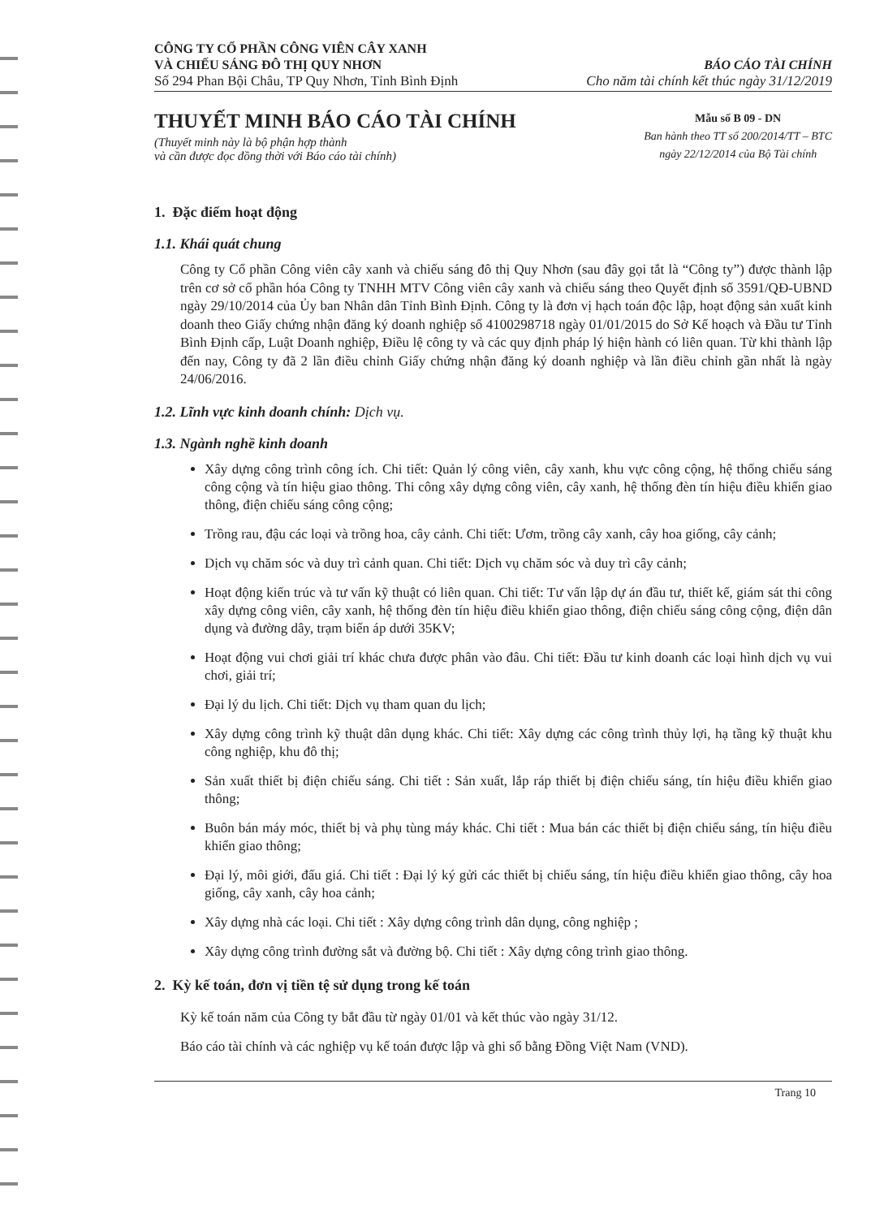CÔNG TY CỔ PHẦN CÔNG VIÊN CÂY XANH
VÀ CHIẾU SÁNG ĐÔ THỊ QUY NHƠN
Số 294 Phan Bội Châu, TP Quy Nhơn, Tỉnh Bình Định
BÁO CÁO TÀI CHÍNH
Cho năm tài chính kết thúc ngày 31/12/2019
THUYẾT MINH BÁO CÁO TÀI CHÍNH
(Thuyết minh này là bộ phận hợp thành
và cần được đọc đồng thời với Báo cáo tài chính)
Mẫu số B 09 - DN
Ban hành theo TT số 200/2014/TT – BTC
ngày 22/12/2014 của Bộ Tài chính
1. Đặc điểm hoạt động
1.1. Khái quát chung
Công ty Cổ phần Công viên cây xanh và chiếu sáng đô thị Quy Nhơn (sau đây gọi tắt là “Công ty”) được thành lập trên cơ sở cổ phần hóa Công ty TNHH MTV Công viên cây xanh và chiếu sáng theo Quyết định số 3591/QĐ-UBND ngày 29/10/2014 của Ủy ban Nhân dân Tỉnh Bình Định. Công ty là đơn vị hạch toán độc lập, hoạt động sản xuất kinh doanh theo Giấy chứng nhận đăng ký doanh nghiệp số 4100298718 ngày 01/01/2015 do Sở Kế hoạch và Đầu tư Tỉnh Bình Định cấp, Luật Doanh nghiệp, Điều lệ công ty và các quy định pháp lý hiện hành có liên quan. Từ khi thành lập đến nay, Công ty đã 2 lần điều chỉnh Giấy chứng nhận đăng ký doanh nghiệp và lần điều chỉnh gần nhất là ngày 24/06/2016.
1.2. Lĩnh vực kinh doanh chính: Dịch vụ.
1.3. Ngành nghề kinh doanh
Xây dựng công trình công ích. Chi tiết: Quản lý công viên, cây xanh, khu vực công cộng, hệ thống chiếu sáng công cộng và tín hiệu giao thông. Thi công xây dựng công viên, cây xanh, hệ thống đèn tín hiệu điều khiển giao thông, điện chiếu sáng công cộng;
Trồng rau, đậu các loại và trồng hoa, cây cảnh. Chi tiết: Ươm, trồng cây xanh, cây hoa giống, cây cảnh;
Dịch vụ chăm sóc và duy trì cảnh quan. Chi tiết: Dịch vụ chăm sóc và duy trì cây cảnh;
Hoạt động kiến trúc và tư vấn kỹ thuật có liên quan. Chi tiết: Tư vấn lập dự án đầu tư, thiết kế, giám sát thi công xây dựng công viên, cây xanh, hệ thống đèn tín hiệu điều khiển giao thông, điện chiếu sáng công cộng, điện dân dụng và đường dây, trạm biến áp dưới 35KV;
Hoạt động vui chơi giải trí khác chưa được phân vào đâu. Chi tiết: Đầu tư kinh doanh các loại hình dịch vụ vui chơi, giải trí;
Đại lý du lịch. Chi tiết: Dịch vụ tham quan du lịch;
Xây dựng công trình kỹ thuật dân dụng khác. Chi tiết: Xây dựng các công trình thủy lợi, hạ tầng kỹ thuật khu công nghiệp, khu đô thị;
Sản xuất thiết bị điện chiếu sáng. Chi tiết : Sản xuất, lắp ráp thiết bị điện chiếu sáng, tín hiệu điều khiển giao thông;
Buôn bán máy móc, thiết bị và phụ tùng máy khác. Chi tiết : Mua bán các thiết bị điện chiếu sáng, tín hiệu điều khiển giao thông;
Đại lý, môi giới, đấu giá. Chi tiết : Đại lý ký gửi các thiết bị chiếu sáng, tín hiệu điều khiển giao thông, cây hoa giống, cây xanh, cây hoa cảnh;
Xây dựng nhà các loại. Chi tiết : Xây dựng công trình dân dụng, công nghiệp ;
Xây dựng công trình đường sắt và đường bộ. Chi tiết : Xây dựng công trình giao thông.
2. Kỳ kế toán, đơn vị tiền tệ sử dụng trong kế toán
Kỳ kế toán năm của Công ty bắt đầu từ ngày 01/01 và kết thúc vào ngày 31/12.
Báo cáo tài chính và các nghiệp vụ kế toán được lập và ghi sổ bằng Đồng Việt Nam (VND).
Trang 10